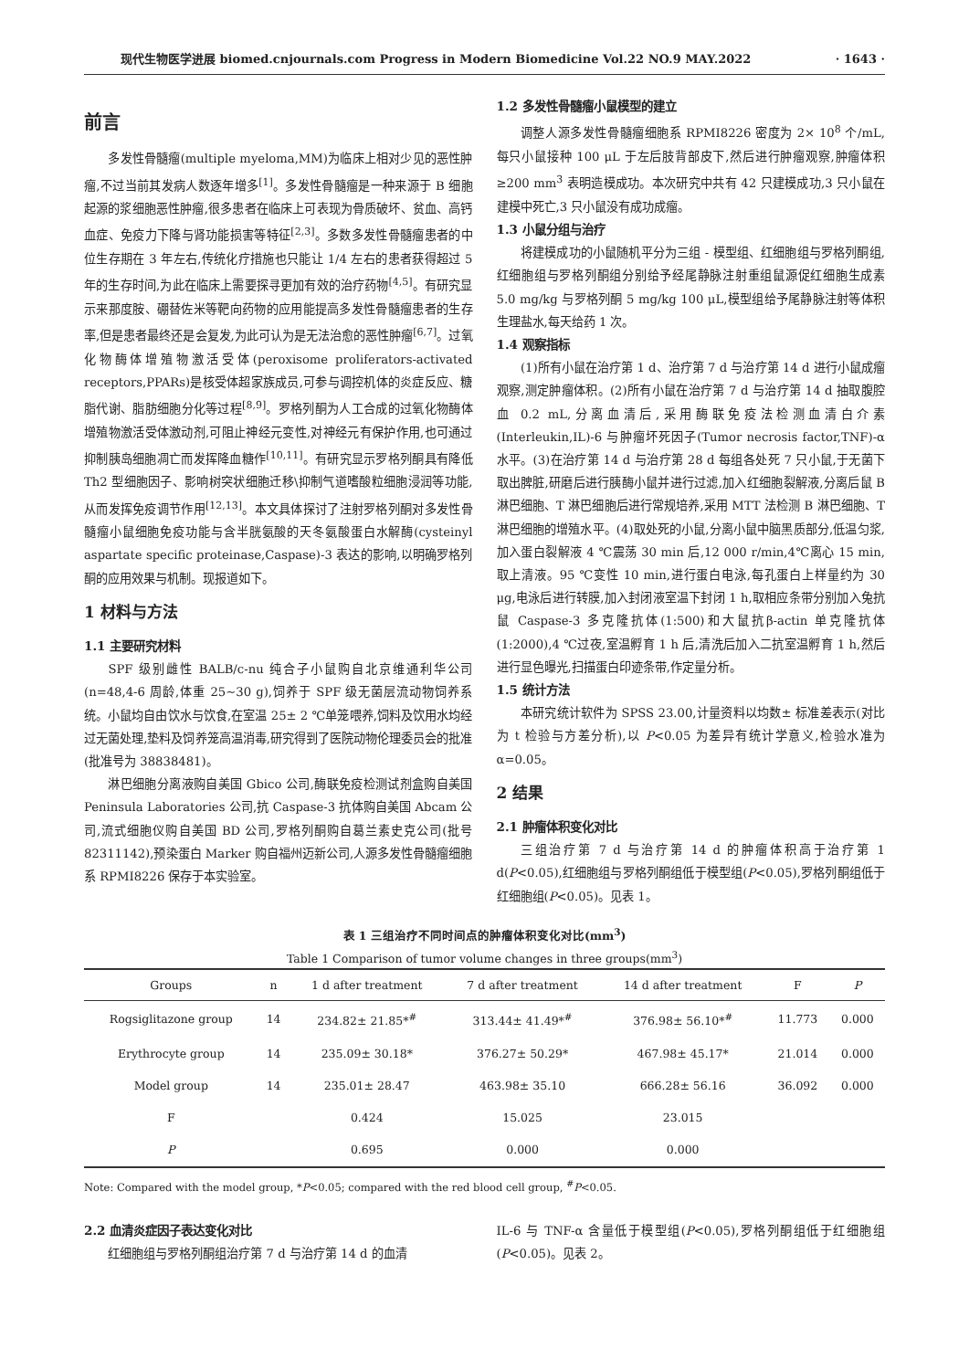现代生物医学进展 biomed.cnjournals.com Progress in Modern Biomedicine Vol.22 NO.9 MAY.2022 · 1643 ·
前言
多发性骨髓瘤(multiple myeloma,MM)为临床上相对少见的恶性肿瘤,不过当前其发病人数逐年增多<sup>[1]</sup>。多发性骨髓瘤是一种来源于 B 细胞起源的浆细胞恶性肿瘤,很多患者在临床上可表现为骨质破坏、贫血、高钙血症、免疫力下降与肾功能损害等特征<sup>[2,3]</sup>。多数多发性骨髓瘤患者的中位生存期在 3 年左右,传统化疗措施也只能让 1/4 左右的患者获得超过 5 年的生存时间,为此在临床上需要探寻更加有效的治疗药物<sup>[4,5]</sup>。有研究显示来那度胺、硼替佐米等靶向药物的应用能提高多发性骨髓瘤患者的生存率,但是患者最终还是会复发,为此可认为是无法治愈的恶性肿瘤<sup>[6,7]</sup>。过氧化物酶体增殖物激活受体(peroxisome proliferators-activated receptors,PPARs)是核受体超家族成员,可参与调控机体的炎症反应、糖脂代谢、脂肪细胞分化等过程<sup>[8,9]</sup>。罗格列酮为人工合成的过氧化物酶体增殖物激活受体激动剂,可阻止神经元变性,对神经元有保护作用,也可通过抑制胰岛细胞凋亡而发挥降血糖作<sup>[10,11]</sup>。有研究显示罗格列酮具有降低 Th2 型细胞因子、影响树突状细胞迁移\抑制气道嗜酸粒细胞浸润等功能,从而发挥免疫调节作用<sup>[12,13]</sup>。本文具体探讨了注射罗格列酮对多发性骨髓瘤小鼠细胞免疫功能与含半胱氨酸的天冬氨酸蛋白水解酶(cysteinyl aspartate specific proteinase,Caspase)-3 表达的影响,以明确罗格列酮的应用效果与机制。现报道如下。
1 材料与方法
1.1 主要研究材料
SPF 级别雌性 BALB/c-nu 纯合子小鼠购自北京维通利华公司(n=48,4-6 周龄,体重 25~30 g),饲养于 SPF 级无菌层流动物饲养系统。小鼠均自由饮水与饮食,在室温 25± 2 ℃单笼喂养,饲料及饮用水均经过无菌处理,垫料及饲养笼高温消毒,研究得到了医院动物伦理委员会的批准(批准号为 38838481)。
淋巴细胞分离液购自美国 Gbico 公司,酶联免疫检测试剂盒购自美国 Peninsula Laboratories 公司,抗 Caspase-3 抗体购自美国 Abcam 公司,流式细胞仪购自美国 BD 公司,罗格列酮购自葛兰素史克公司(批号 82311142),预染蛋白 Marker 购自福州迈新公司,人源多发性骨髓瘤细胞系 RPMI8226 保存于本实验室。
1.2 多发性骨髓瘤小鼠模型的建立
调整人源多发性骨髓瘤细胞系 RPMI8226 密度为 2× 10<sup>8</sup> 个/mL,每只小鼠接种 100 μL 于左后肢背部皮下,然后进行肿瘤观察,肿瘤体积≥200 mm<sup>3</sup> 表明造模成功。本次研究中共有 42 只建模成功,3 只小鼠在建模中死亡,3 只小鼠没有成功成瘤。
1.3 小鼠分组与治疗
将建模成功的小鼠随机平分为三组 - 模型组、红细胞组与罗格列酮组,红细胞组与罗格列酮组分别给予经尾静脉注射重组鼠源促红细胞生成素 5.0 mg/kg 与罗格列酮 5 mg/kg 100 μL,模型组给予尾静脉注射等体积生理盐水,每天给药 1 次。
1.4 观察指标
(1)所有小鼠在治疗第 1 d、治疗第 7 d 与治疗第 14 d 进行小鼠成瘤观察,测定肿瘤体积。(2)所有小鼠在治疗第 7 d 与治疗第 14 d 抽取腹腔血 0.2 mL,分离血清后,采用酶联免疫法检测血清白介素(Interleukin,IL)-6 与肿瘤坏死因子(Tumor necrosis factor,TNF)-α 水平。(3)在治疗第 14 d 与治疗第 28 d 每组各处死 7 只小鼠,于无菌下取出脾脏,研磨后进行胰酶小鼠并进行过滤,加入红细胞裂解液,分离后鼠 B 淋巴细胞、T 淋巴细胞后进行常规培养,采用 MTT 法检测 B 淋巴细胞、T 淋巴细胞的增殖水平。(4)取处死的小鼠,分离小鼠中脑黑质部分,低温匀浆,加入蛋白裂解液 4 ℃震荡 30 min 后,12 000 r/min,4℃离心 15 min,取上清液。95 ℃变性 10 min,进行蛋白电泳,每孔蛋白上样量约为 30 μg,电泳后进行转膜,加入封闭液室温下封闭 1 h,取相应条带分别加入兔抗鼠 Caspase-3 多克隆抗体(1:500)和大鼠抗β-actin 单克隆抗体(1:2000),4 ℃过夜,室温孵育 1 h 后,清洗后加入二抗室温孵育 1 h,然后进行显色曝光,扫描蛋白印迹条带,作定量分析。
1.5 统计方法
本研究统计软件为 SPSS 23.00,计量资料以均数± 标准差表示(对比为 t 检验与方差分析),以 P<0.05 为差异有统计学意义,检验水准为α=0.05。
2 结果
2.1 肿瘤体积变化对比
三组治疗第 7 d 与治疗第 14 d 的肿瘤体积高于治疗第 1 d(P<0.05),红细胞组与罗格列酮组低于模型组(P<0.05),罗格列酮组低于红细胞组(P<0.05)。见表 1。
表 1 三组治疗不同时间点的肿瘤体积变化对比(mm<sup>3</sup>)
Table 1 Comparison of tumor volume changes in three groups(mm<sup>3</sup>)
| Groups | n | 1 d after treatment | 7 d after treatment | 14 d after treatment | F | P |
| --- | --- | --- | --- | --- | --- | --- |
| Rogsiglitazone group | 14 | 234.82± 21.85*<sup>#</sup> | 313.44± 41.49*<sup>#</sup> | 376.98± 56.10*<sup>#</sup> | 11.773 | 0.000 |
| Erythrocyte group | 14 | 235.09± 30.18* | 376.27± 50.29* | 467.98± 45.17* | 21.014 | 0.000 |
| Model group | 14 | 235.01± 28.47 | 463.98± 35.10 | 666.28± 56.16 | 36.092 | 0.000 |
| F | | 0.424 | 15.025 | 23.015 | | |
| P | | 0.695 | 0.000 | 0.000 | | |
Note: Compared with the model group, *P<0.05; compared with the red blood cell group, <sup>#</sup>P<0.05.
2.2 血清炎症因子表达变化对比
红细胞组与罗格列酮组治疗第 7 d 与治疗第 14 d 的血清
IL-6 与 TNF-α 含量低于模型组(P<0.05),罗格列酮组低于红细胞组(P<0.05)。见表 2。